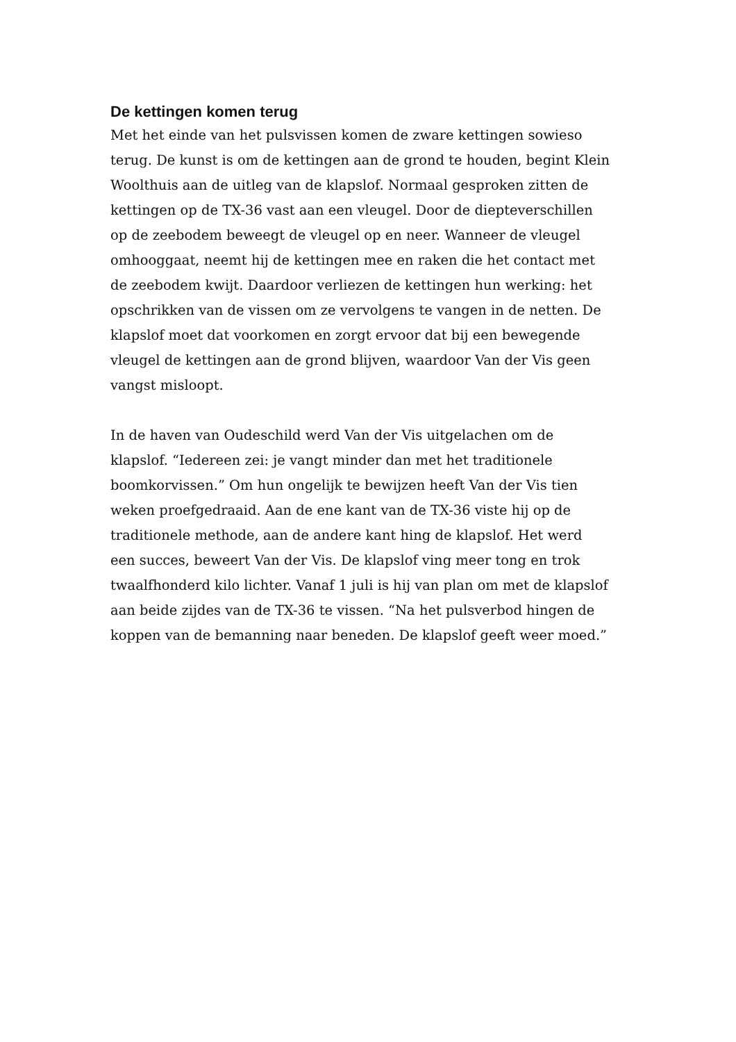De kettingen komen terug
Met het einde van het pulsvissen komen de zware kettingen sowieso terug. De kunst is om de kettingen aan de grond te houden, begint Klein Woolthuis aan de uitleg van de klapslof. Normaal gesproken zitten de kettingen op de TX-36 vast aan een vleugel. Door de diepteverschillen op de zeebodem beweegt de vleugel op en neer. Wanneer de vleugel omhooggaat, neemt hij de kettingen mee en raken die het contact met de zeebodem kwijt. Daardoor verliezen de kettingen hun werking: het opschrikken van de vissen om ze vervolgens te vangen in de netten. De klapslof moet dat voorkomen en zorgt ervoor dat bij een bewegende vleugel de kettingen aan de grond blijven, waardoor Van der Vis geen vangst misloopt.
In de haven van Oudeschild werd Van der Vis uitgelachen om de klapslof. “Iedereen zei: je vangt minder dan met het traditionele boomkorvissen.” Om hun ongelijk te bewijzen heeft Van der Vis tien weken proefgedraaid. Aan de ene kant van de TX-36 viste hij op de traditionele methode, aan de andere kant hing de klapslof. Het werd een succes, beweert Van der Vis. De klapslof ving meer tong en trok twaalfhonderd kilo lichter. Vanaf 1 juli is hij van plan om met de klapslof aan beide zijdes van de TX-36 te vissen. “Na het pulsverbod hingen de koppen van de bemanning naar beneden. De klapslof geeft weer moed.”